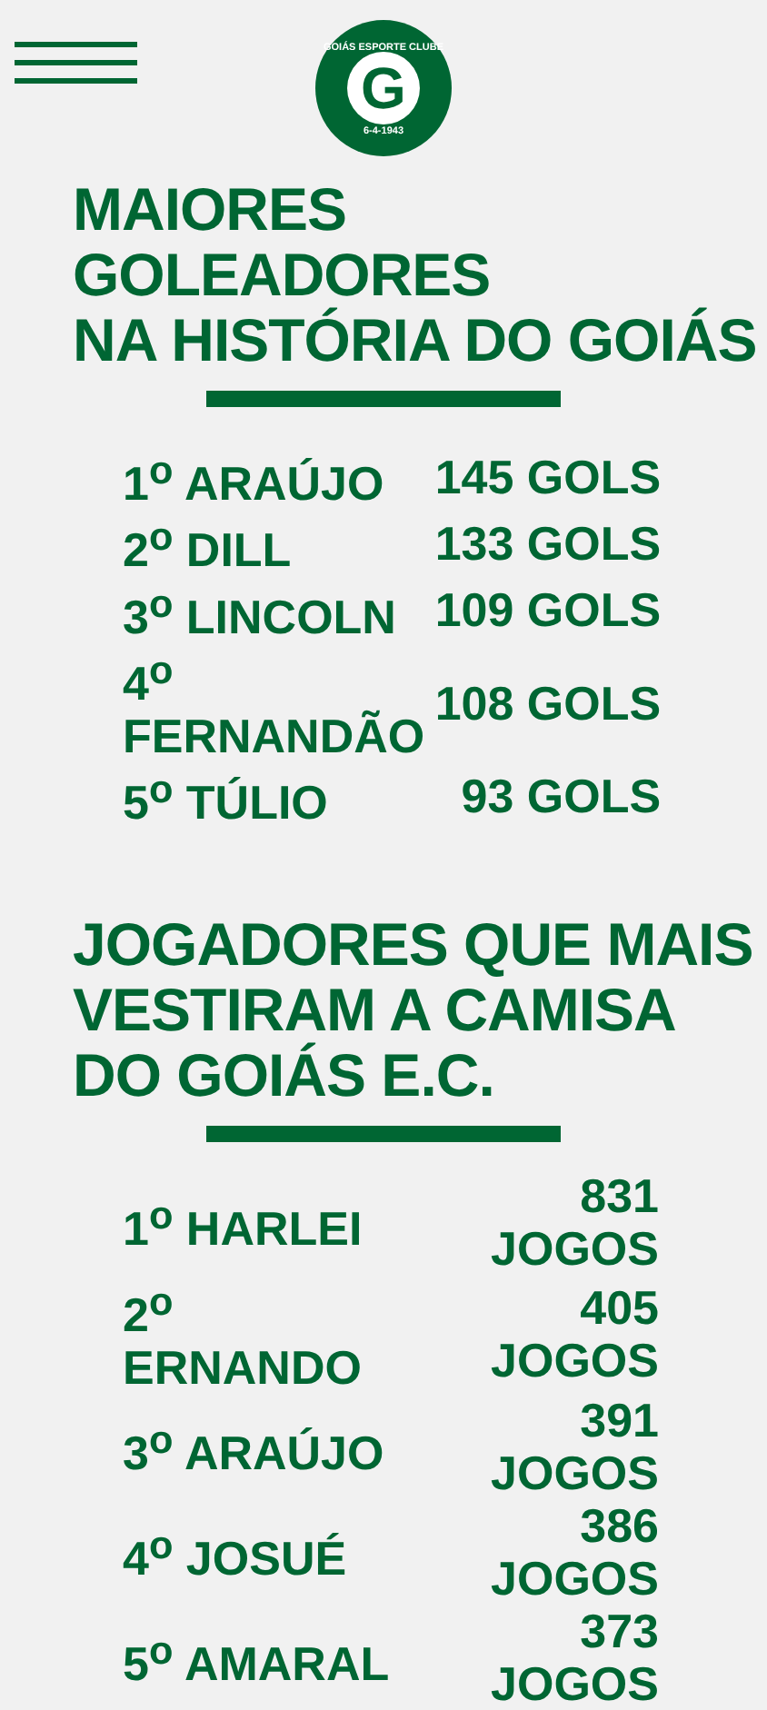GOIÁS ESPORTE CLUBE
G
6-4-1943
MAIORES GOLEADORES
NA HISTÓRIA DO GOIÁS
| 1<sup>o</sup> ARAÚJO | 145 GOLS |
| 2<sup>o</sup> DILL | 133 GOLS |
| 3<sup>o</sup> LINCOLN | 109 GOLS |
| 4<sup>o</sup> FERNANDÃO | 108 GOLS |
| 5<sup>o</sup> TÚLIO | 93 GOLS |
JOGADORES QUE MAIS
VESTIRAM A CAMISA
DO GOIÁS E.C.
| 1<sup>o</sup> HARLEI | 831 JOGOS |
| 2<sup>o</sup> ERNANDO | 405 JOGOS |
| 3<sup>o</sup> ARAÚJO | 391 JOGOS |
| 4<sup>o</sup> JOSUÉ | 386 JOGOS |
| 5<sup>o</sup> AMARAL | 373 JOGOS |